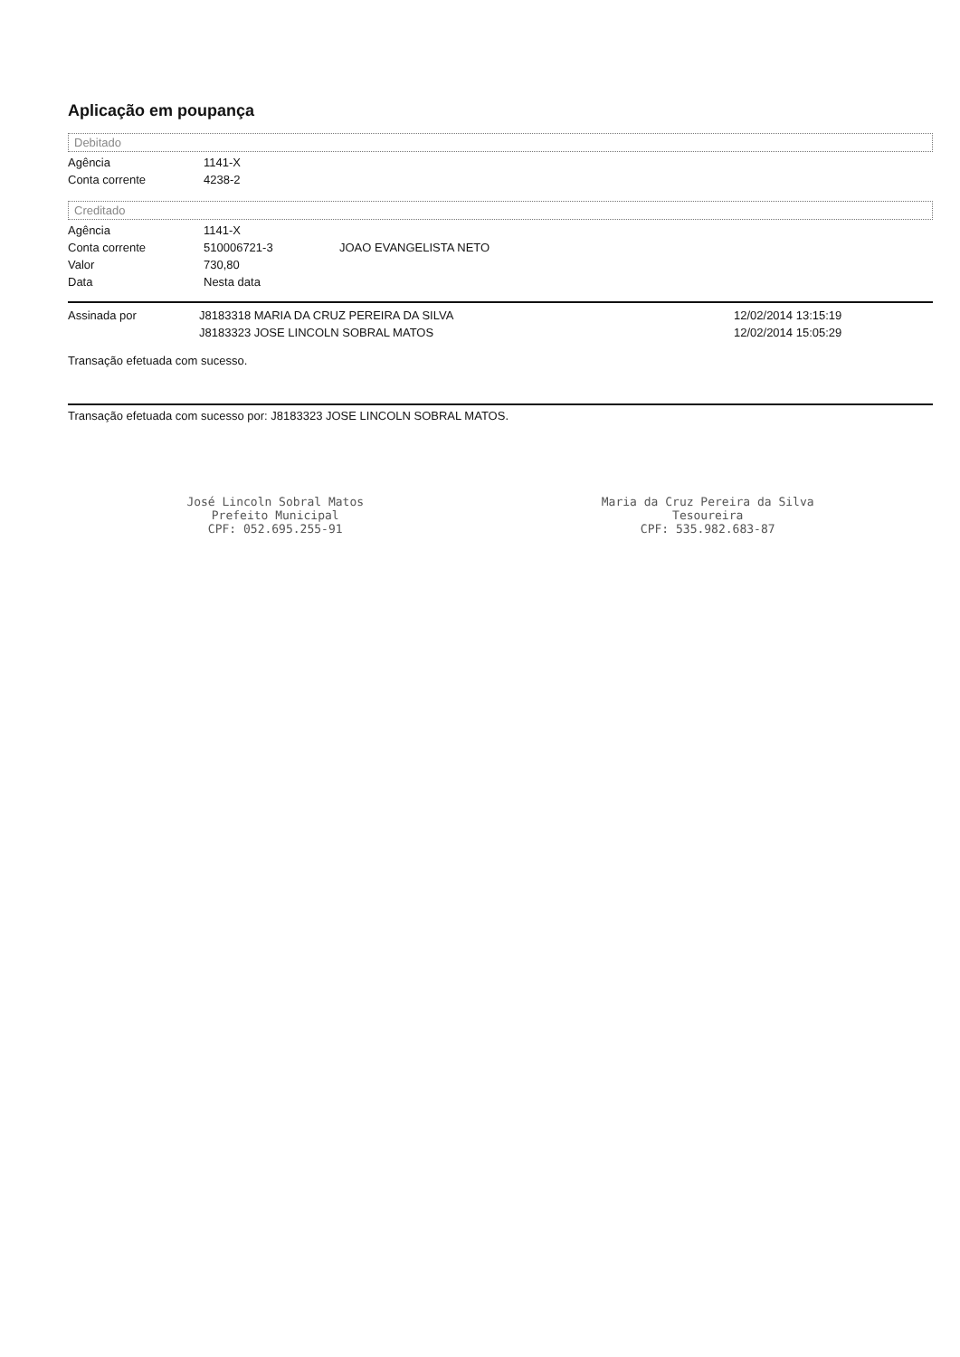Aplicação em poupança
Debitado
| Agência | 1141-X |
| Conta corrente | 4238-2 |
Creditado
| Agência | 1141-X | |
| Conta corrente | 510006721-3 | JOAO EVANGELISTA NETO |
| Valor | 730,80 | |
| Data | Nesta data | |
| Assinada por | J8183318 MARIA DA CRUZ PEREIRA DA SILVA | 12/02/2014 13:15:19 |
| | J8183323 JOSE LINCOLN SOBRAL MATOS | 12/02/2014 15:05:29 |
Transação efetuada com sucesso.
Transação efetuada com sucesso por: J8183323 JOSE LINCOLN SOBRAL MATOS.
José Lincoln Sobral Matos
Prefeito Municipal
CPF: 052.695.255-91
Maria da Cruz Pereira da Silva
Tesoureira
CPF: 535.982.683-87